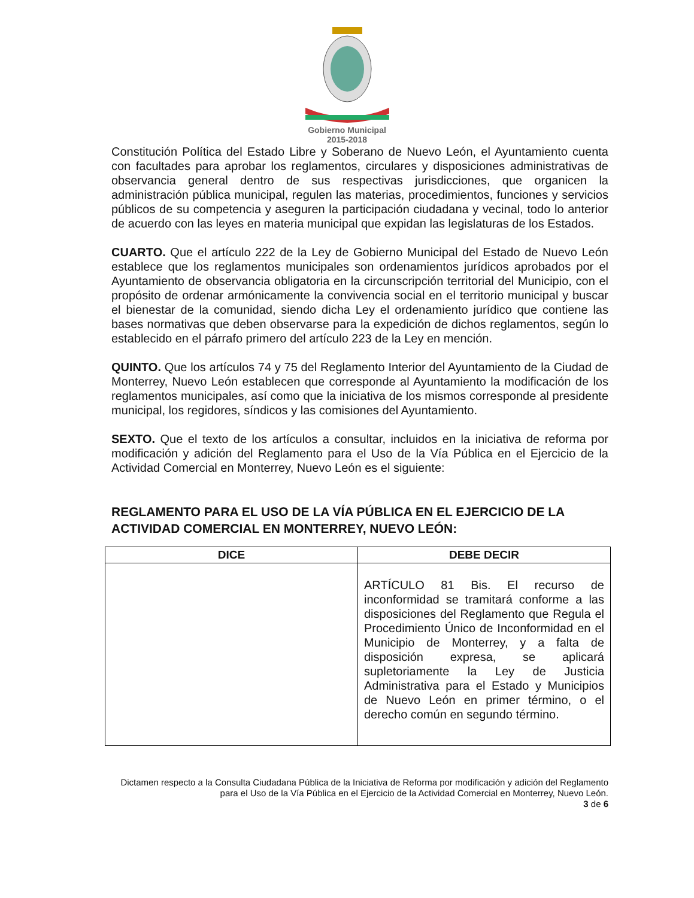Gobierno Municipal
2015-2018
Constitución Política del Estado Libre y Soberano de Nuevo León, el Ayuntamiento cuenta con facultades para aprobar los reglamentos, circulares y disposiciones administrativas de observancia general dentro de sus respectivas jurisdicciones, que organicen la administración pública municipal, regulen las materias, procedimientos, funciones y servicios públicos de su competencia y aseguren la participación ciudadana y vecinal, todo lo anterior de acuerdo con las leyes en materia municipal que expidan las legislaturas de los Estados.
CUARTO. Que el artículo 222 de la Ley de Gobierno Municipal del Estado de Nuevo León establece que los reglamentos municipales son ordenamientos jurídicos aprobados por el Ayuntamiento de observancia obligatoria en la circunscripción territorial del Municipio, con el propósito de ordenar armónicamente la convivencia social en el territorio municipal y buscar el bienestar de la comunidad, siendo dicha Ley el ordenamiento jurídico que contiene las bases normativas que deben observarse para la expedición de dichos reglamentos, según lo establecido en el párrafo primero del artículo 223 de la Ley en mención.
QUINTO. Que los artículos 74 y 75 del Reglamento Interior del Ayuntamiento de la Ciudad de Monterrey, Nuevo León establecen que corresponde al Ayuntamiento la modificación de los reglamentos municipales, así como que la iniciativa de los mismos corresponde al presidente municipal, los regidores, síndicos y las comisiones del Ayuntamiento.
SEXTO. Que el texto de los artículos a consultar, incluidos en la iniciativa de reforma por modificación y adición del Reglamento para el Uso de la Vía Pública en el Ejercicio de la Actividad Comercial en Monterrey, Nuevo León es el siguiente:
REGLAMENTO PARA EL USO DE LA VÍA PÚBLICA EN EL EJERCICIO DE LA ACTIVIDAD COMERCIAL EN MONTERREY, NUEVO LEÓN:
| DICE | DEBE DECIR |
| --- | --- |
| | ARTÍCULO 81 Bis. El recurso de inconformidad se tramitará conforme a las disposiciones del Reglamento que Regula el Procedimiento Único de Inconformidad en el Municipio de Monterrey, y a falta de disposición expresa, se aplicará supletoriamente la Ley de Justicia Administrativa para el Estado y Municipios de Nuevo León en primer término, o el derecho común en segundo término. |
Dictamen respecto a la Consulta Ciudadana Pública de la Iniciativa de Reforma por modificación y adición del Reglamento para el Uso de la Vía Pública en el Ejercicio de la Actividad Comercial en Monterrey, Nuevo León.
3 de 6